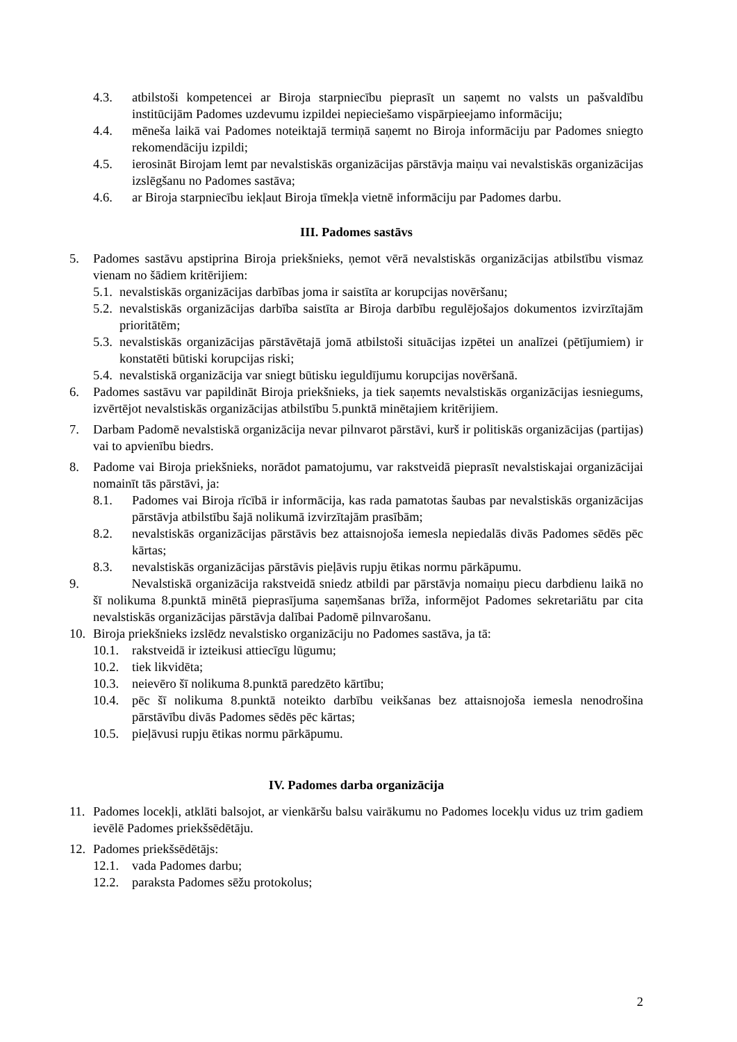4.3. atbilstoši kompetencei ar Biroja starpniecību pieprasīt un saņemt no valsts un pašvaldību institūcijām Padomes uzdevumu izpildei nepieciešamo vispārpieejamo informāciju;
4.4. mēneša laikā vai Padomes noteiktajā termiņā saņemt no Biroja informāciju par Padomes sniegto rekomendāciju izpildi;
4.5. ierosināt Birojam lemt par nevalstiskās organizācijas pārstāvja maiņu vai nevalstiskās organizācijas izslēgšanu no Padomes sastāva;
4.6. ar Biroja starpniecību iekļaut Biroja tīmekļa vietnē informāciju par Padomes darbu.
III. Padomes sastāvs
5. Padomes sastāvu apstiprina Biroja priekšnieks, ņemot vērā nevalstiskās organizācijas atbilstību vismaz vienam no šādiem kritērijiem:
5.1. nevalstiskās organizācijas darbības joma ir saistīta ar korupcijas novēršanu;
5.2. nevalstiskās organizācijas darbība saistīta ar Biroja darbību regulējošajos dokumentos izvirzītajām prioritātēm;
5.3. nevalstiskās organizācijas pārstāvētajā jomā atbilstoši situācijas izpētei un analīzei (pētījumiem) ir konstatēti būtiski korupcijas riski;
5.4. nevalstiskā organizācija var sniegt būtisku ieguldījumu korupcijas novēršanā.
6. Padomes sastāvu var papildināt Biroja priekšnieks, ja tiek saņemts nevalstiskās organizācijas iesniegums, izvērtējot nevalstiskās organizācijas atbilstību 5.punktā minētajiem kritērijiem.
7. Darbam Padomē nevalstiskā organizācija nevar pilnvarot pārstāvi, kurš ir politiskās organizācijas (partijas) vai to apvienību biedrs.
8. Padome vai Biroja priekšnieks, norādot pamatojumu, var rakstveidā pieprasīt nevalstiskajai organizācijai nomainīt tās pārstāvi, ja:
8.1. Padomes vai Biroja rīcībā ir informācija, kas rada pamatotas šaubas par nevalstiskās organizācijas pārstāvja atbilstību šajā nolikumā izvirzītajām prasībām;
8.2. nevalstiskās organizācijas pārstāvis bez attaisnojoša iemesla nepiedalās divās Padomes sēdēs pēc kārtas;
8.3. nevalstiskās organizācijas pārstāvis pieļāvis rupju ētikas normu pārkāpumu.
9.   Nevalstiskā organizācija rakstveidā sniedz atbildi par pārstāvja nomaiņu piecu darbdienu laikā no šī nolikuma 8.punktā minētā pieprasījuma saņemšanas brīža, informējot Padomes sekretariātu par cita nevalstiskās organizācijas pārstāvja dalībai Padomē pilnvarošanu.
10. Biroja priekšnieks izslēdz nevalstisko organizāciju no Padomes sastāva, ja tā:
10.1. rakstveidā ir izteikusi attiecīgu lūgumu;
10.2. tiek likvidēta;
10.3. neievēro šī nolikuma 8.punktā paredzēto kārtību;
10.4. pēc šī nolikuma 8.punktā noteikto darbību veikšanas bez attaisnojoša iemesla nenodrošina pārstāvību divās Padomes sēdēs pēc kārtas;
10.5. pieļāvusi rupju ētikas normu pārkāpumu.
IV. Padomes darba organizācija
11. Padomes locekļi, atklāti balsojot, ar vienkāršu balsu vairākumu no Padomes locekļu vidus uz trim gadiem ievēlē Padomes priekšsēdētāju.
12. Padomes priekšsēdētājs:
12.1. vada Padomes darbu;
12.2. paraksta Padomes sēžu protokolus;
2